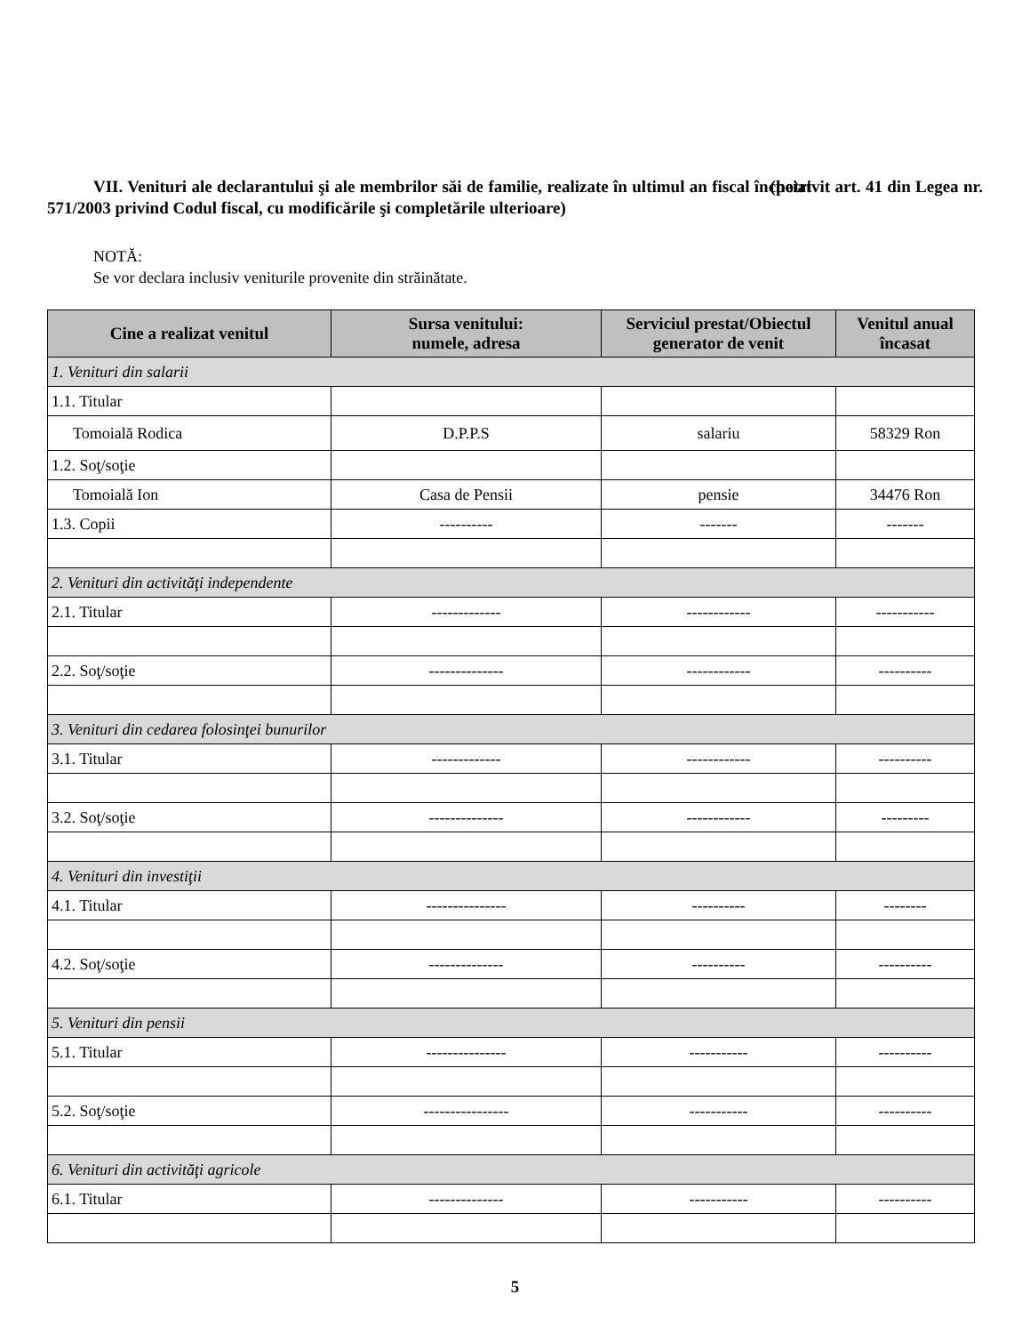VII. Venituri ale declarantului şi ale membrilor săi de familie, realizate în ultimul an fiscal încheiat (potrivit art. 41 din Legea nr. 571/2003 privind Codul fiscal, cu modificările şi completările ulterioare)
NOTĂ:
Se vor declara inclusiv veniturile provenite din străinătate.
| Cine a realizat venitul | Sursa venitului: numele, adresa | Serviciul prestat/Obiectul generator de venit | Venitul anual încasat |
| --- | --- | --- | --- |
| 1. Venituri din salarii | | | |
| 1.1. Titular | | | |
| Tomoială Rodica | D.P.P.S | salariu | 58329 Ron |
| 1.2. Soţ/soţie | | | |
| Tomoială Ion | Casa de Pensii | pensie | 34476 Ron |
| 1.3. Copii | ---------- | ------- | ------- |
| 2. Venituri din activităţi independente | | | |
| 2.1. Titular | ------------- | ------------ | ----------- |
| 2.2. Soţ/soţie | -------------- | ------------ | ---------- |
| 3. Venituri din cedarea folosinţei bunurilor | | | |
| 3.1. Titular | ------------- | ------------ | ---------- |
| 3.2. Soţ/soţie | -------------- | ------------ | --------- |
| 4. Venituri din investiţii | | | |
| 4.1. Titular | --------------- | ---------- | -------- |
| 4.2. Soţ/soţie | -------------- | ---------- | ---------- |
| 5. Venituri din pensii | | | |
| 5.1. Titular | --------------- | ----------- | ---------- |
| 5.2. Soţ/soţie | ---------------- | ----------- | ---------- |
| 6. Venituri din activităţi agricole | | | |
| 6.1. Titular | -------------- | ----------- | ---------- |
5